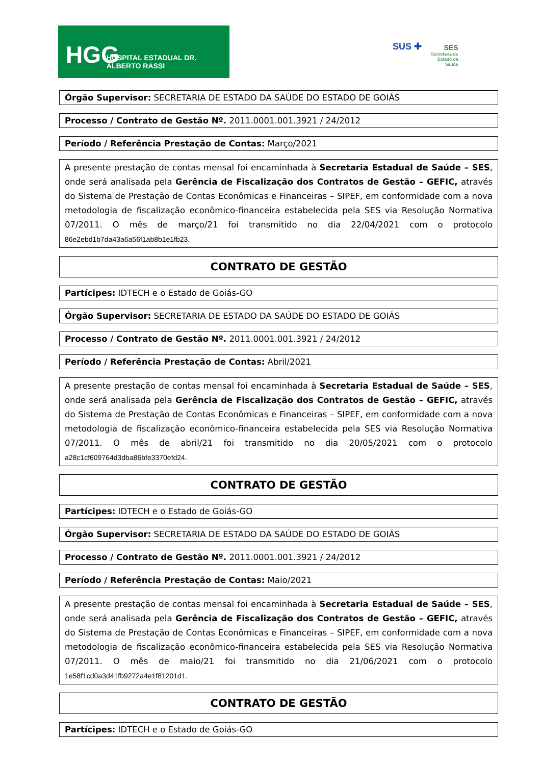HGG HOSPITAL ESTADUAL DR. ALBERTO RASSI
SUS ✚
SES
Secretaria de
Estado da
Saúde
Órgão Supervisor: SECRETARIA DE ESTADO DA SAÚDE DO ESTADO DE GOIÁS
Processo / Contrato de Gestão Nº. 2011.0001.001.3921 / 24/2012
Período / Referência Prestação de Contas: Março/2021
A presente prestação de contas mensal foi encaminhada à Secretaria Estadual de Saúde – SES, onde será analisada pela Gerência de Fiscalização dos Contratos de Gestão – GEFIC, através do Sistema de Prestação de Contas Econômicas e Financeiras – SIPEF, em conformidade com a nova metodologia de fiscalização econômico-financeira estabelecida pela SES via Resolução Normativa 07/2011. O mês de março/21 foi transmitido no dia 22/04/2021 com o protocolo 86e2ebd1b7da43a6a56f1ab8b1e1fb23.
CONTRATO DE GESTÃO
Partícipes: IDTECH e o Estado de Goiás-GO
Órgão Supervisor: SECRETARIA DE ESTADO DA SAÚDE DO ESTADO DE GOIÁS
Processo / Contrato de Gestão Nº. 2011.0001.001.3921 / 24/2012
Período / Referência Prestação de Contas: Abril/2021
A presente prestação de contas mensal foi encaminhada à Secretaria Estadual de Saúde – SES, onde será analisada pela Gerência de Fiscalização dos Contratos de Gestão – GEFIC, através do Sistema de Prestação de Contas Econômicas e Financeiras – SIPEF, em conformidade com a nova metodologia de fiscalização econômico-financeira estabelecida pela SES via Resolução Normativa 07/2011. O mês de abril/21 foi transmitido no dia 20/05/2021 com o protocolo a28c1cf609764d3dba86bfe3370efd24.
CONTRATO DE GESTÃO
Partícipes: IDTECH e o Estado de Goiás-GO
Órgão Supervisor: SECRETARIA DE ESTADO DA SAÚDE DO ESTADO DE GOIÁS
Processo / Contrato de Gestão Nº. 2011.0001.001.3921 / 24/2012
Período / Referência Prestação de Contas: Maio/2021
A presente prestação de contas mensal foi encaminhada à Secretaria Estadual de Saúde – SES, onde será analisada pela Gerência de Fiscalização dos Contratos de Gestão – GEFIC, através do Sistema de Prestação de Contas Econômicas e Financeiras – SIPEF, em conformidade com a nova metodologia de fiscalização econômico-financeira estabelecida pela SES via Resolução Normativa 07/2011. O mês de maio/21 foi transmitido no dia 21/06/2021 com o protocolo 1e58f1cd0a3d41fb9272a4e1f81201d1.
CONTRATO DE GESTÃO
Partícipes: IDTECH e o Estado de Goiás-GO